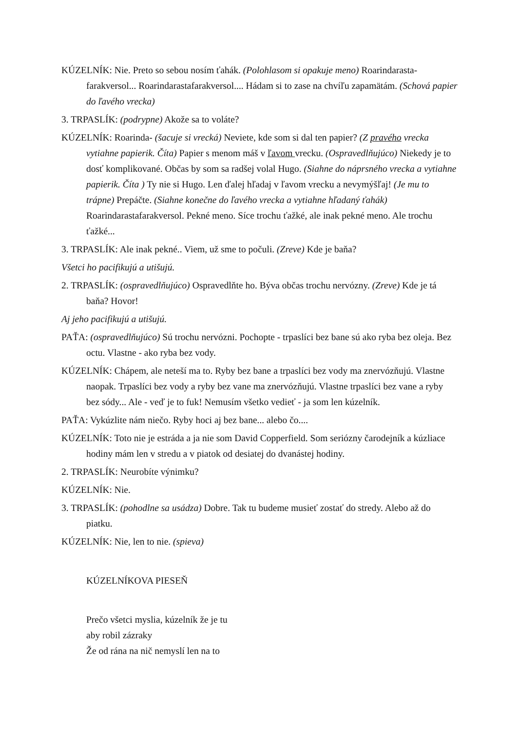KÚZELNÍK: Nie. Preto so sebou nosím ťahák. (Polohlasom si opakuje meno) Roarindarasta-farakversol... Roarindarastafarakversol.... Hádam si to zase na chvíľu zapamätám. (Schová papier do ľavého vrecka)
3. TRPASLÍK: (podrypne) Akože sa to voláte?
KÚZELNÍK: Roarinda- (šacuje si vrecká) Neviete, kde som si dal ten papier? (Z pravého vrecka vytiahne papierik. Číta) Papier s menom máš v ľavom vrecku. (Ospravedlňujúco) Niekedy je to dosť komplikované. Občas by som sa radšej volal Hugo. (Siahne do náprsného vrecka a vytiahne papierik. Číta ) Ty nie si Hugo. Len ďalej hľadaj v ľavom vrecku a nevymýšľaj! (Je mu to trápne) Prepáčte. (Siahne konečne do ľavého vrecka a vytiahne hľadaný ťahák) Roarindarastafarakversol. Pekné meno. Síce trochu ťažké, ale inak pekné meno. Ale trochu ťažké...
3. TRPASLÍK: Ale inak pekné.. Viem, už sme to počuli. (Zreve) Kde je baňa?
Všetci ho pacifikujú a utišujú.
2. TRPASLÍK: (ospravedlňujúco) Ospravedlňte ho. Býva občas trochu nervózny. (Zreve) Kde je tá baňa? Hovor!
Aj jeho pacifikujú a utišujú.
PAŤA: (ospravedlňujúco) Sú trochu nervózni. Pochopte - trpaslíci bez bane sú ako ryba bez oleja. Bez octu. Vlastne - ako ryba bez vody.
KÚZELNÍK: Chápem, ale neteší ma to. Ryby bez bane a trpaslíci bez vody ma znervózňujú. Vlastne naopak. Trpaslíci bez vody a ryby bez vane ma znervózňujú. Vlastne trpaslíci bez vane a ryby bez sódy... Ale - veď je to fuk! Nemusím všetko vedieť - ja som len kúzelník.
PAŤA: Vykúzlite nám niečo. Ryby hoci aj bez bane... alebo čo....
KÚZELNÍK: Toto nie je estráda a ja nie som David Copperfield. Som seriózny čarodejník a kúzliace hodiny mám len v stredu a v piatok od desiatej do dvanástej hodiny.
2. TRPASLÍK: Neurobíte výnimku?
KÚZELNÍK: Nie.
3. TRPASLÍK: (pohodlne sa usádza) Dobre. Tak tu budeme musieť zostať do stredy. Alebo až do piatku.
KÚZELNÍK: Nie, len to nie. (spieva)
KÚZELNÍKOVA PIESEŇ
Prečo všetci myslia, kúzelník že je tu
aby robil zázraky
Že od rána na nič nemyslí len na to